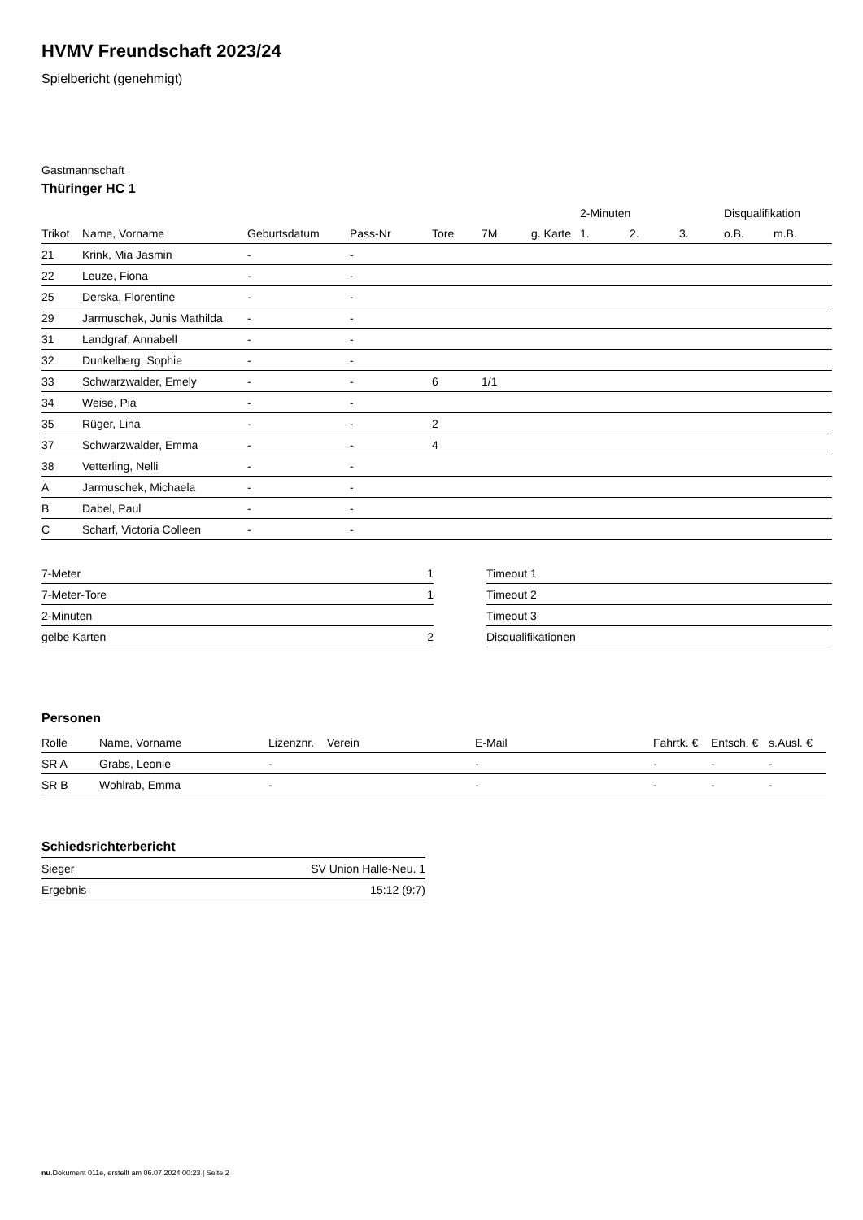HVMV Freundschaft 2023/24
Spielbericht (genehmigt)
Gastmannschaft
Thüringer HC 1
| | | | | | | | 2-Minuten | | | Disqualifikation | |
| --- | --- | --- | --- | --- | --- | --- | --- | --- | --- | --- | --- |
| Trikot | Name, Vorname | Geburtsdatum | Pass-Nr | Tore | 7M | g. Karte | 1. | 2. | 3. | o.B. | m.B. |
| 21 | Krink, Mia Jasmin | - | - | | | | | | | | |
| 22 | Leuze, Fiona | - | - | | | | | | | | |
| 25 | Derska, Florentine | - | - | | | | | | | | |
| 29 | Jarmuschek, Junis Mathilda | - | - | | | | | | | | |
| 31 | Landgraf, Annabell | - | - | | | | | | | | |
| 32 | Dunkelberg, Sophie | - | - | | | | | | | | |
| 33 | Schwarzwalder, Emely | - | - | 6 | 1/1 | | | | | | |
| 34 | Weise, Pia | - | - | | | | | | | | |
| 35 | Rüger, Lina | - | - | 2 | | | | | | | |
| 37 | Schwarzwalder, Emma | - | - | 4 | | | | | | | |
| 38 | Vetterling, Nelli | - | - | | | | | | | | |
| A | Jarmuschek, Michaela | - | - | | | | | | | | |
| B | Dabel, Paul | - | - | | | | | | | | |
| C | Scharf, Victoria Colleen | - | - | | | | | | | | |
| 7-Meter | 1 |
| 7-Meter-Tore | 1 |
| 2-Minuten | |
| gelbe Karten | 2 |
| Timeout 1 |
| Timeout 2 |
| Timeout 3 |
| Disqualifikationen |
Personen
| Rolle | Name, Vorname | Lizenznr. | Verein | E-Mail | Fahrtk. € | Entsch. € | s.Ausl. € |
| --- | --- | --- | --- | --- | --- | --- | --- |
| SR A | Grabs, Leonie | - | | - | - | - | - |
| SR B | Wohlrab, Emma | - | | - | - | - | - |
Schiedsrichterbericht
| Sieger | SV Union Halle-Neu. 1 |
| Ergebnis | 15:12 (9:7) |
nu.Dokument 011e, erstellt am 06.07.2024 00:23 | Seite 2